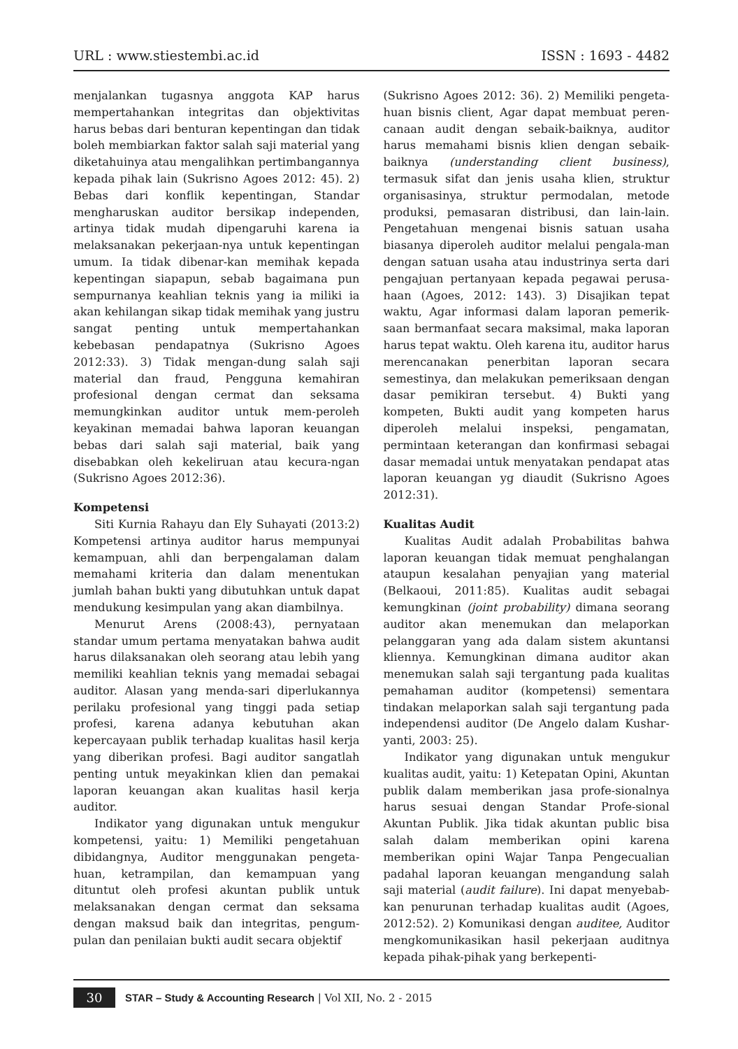URL : www.stiestembi.ac.id ISSN : 1693 - 4482
menjalankan tugasnya anggota KAP harus mempertahankan integritas dan objektivitas harus bebas dari benturan kepentingan dan tidak boleh membiarkan faktor salah saji material yang diketahuinya atau mengalihkan pertimbangannya kepada pihak lain (Sukrisno Agoes 2012: 45). 2) Bebas dari konflik kepentingan, Standar mengharuskan auditor bersikap independen, artinya tidak mudah dipengaruhi karena ia melaksanakan pekerjaan-nya untuk kepentingan umum. Ia tidak dibenar-kan memihak kepada kepentingan siapapun, sebab bagaimana pun sempurnanya keahlian teknis yang ia miliki ia akan kehilangan sikap tidak memihak yang justru sangat penting untuk mempertahankan kebebasan pendapatnya (Sukrisno Agoes 2012:33). 3) Tidak mengan-dung salah saji material dan fraud, Pengguna kemahiran profesional dengan cermat dan seksama memungkinkan auditor untuk mem-peroleh keyakinan memadai bahwa laporan keuangan bebas dari salah saji material, baik yang disebabkan oleh kekeliruan atau kecura-ngan (Sukrisno Agoes 2012:36).
Kompetensi
Siti Kurnia Rahayu dan Ely Suhayati (2013:2) Kompetensi artinya auditor harus mempunyai kemampuan, ahli dan berpengalaman dalam memahami kriteria dan dalam menentukan jumlah bahan bukti yang dibutuhkan untuk dapat mendukung kesimpulan yang akan diambilnya.
Menurut Arens (2008:43), pernyataan standar umum pertama menyatakan bahwa audit harus dilaksanakan oleh seorang atau lebih yang memiliki keahlian teknis yang memadai sebagai auditor. Alasan yang menda-sari diperlukannya perilaku profesional yang tinggi pada setiap profesi, karena adanya kebutuhan akan kepercayaan publik terhadap kualitas hasil kerja yang diberikan profesi. Bagi auditor sangatlah penting untuk meyakinkan klien dan pemakai laporan keuangan akan kualitas hasil kerja auditor.
Indikator yang digunakan untuk mengukur kompetensi, yaitu: 1) Memiliki pengetahuan dibidangnya, Auditor menggunakan pengeta-huan, ketrampilan, dan kemampuan yang dituntut oleh profesi akuntan publik untuk melaksanakan dengan cermat dan seksama dengan maksud baik dan integritas, pengum-pulan dan penilaian bukti audit secara objektif
(Sukrisno Agoes 2012: 36). 2) Memiliki pengeta-huan bisnis client, Agar dapat membuat peren-canaan audit dengan sebaik-baiknya, auditor harus memahami bisnis klien dengan sebaik-baiknya (understanding client business), termasuk sifat dan jenis usaha klien, struktur organisasinya, struktur permodalan, metode produksi, pemasaran distribusi, dan lain-lain. Pengetahuan mengenai bisnis satuan usaha biasanya diperoleh auditor melalui pengala-man dengan satuan usaha atau industrinya serta dari pengajuan pertanyaan kepada pegawai perusa-haan (Agoes, 2012: 143). 3) Disajikan tepat waktu, Agar informasi dalam laporan pemerik-saan bermanfaat secara maksimal, maka laporan harus tepat waktu. Oleh karena itu, auditor harus merencanakan penerbitan laporan secara semestinya, dan melakukan pemeriksaan dengan dasar pemikiran tersebut. 4) Bukti yang kompeten, Bukti audit yang kompeten harus diperoleh melalui inspeksi, pengamatan, permintaan keterangan dan konfirmasi sebagai dasar memadai untuk menyatakan pendapat atas laporan keuangan yg diaudit (Sukrisno Agoes 2012:31).
Kualitas Audit
Kualitas Audit adalah Probabilitas bahwa laporan keuangan tidak memuat penghalangan ataupun kesalahan penyajian yang material (Belkaoui, 2011:85). Kualitas audit sebagai kemungkinan (joint probability) dimana seorang auditor akan menemukan dan melaporkan pelanggaran yang ada dalam sistem akuntansi kliennya. Kemungkinan dimana auditor akan menemukan salah saji tergantung pada kualitas pemahaman auditor (kompetensi) sementara tindakan melaporkan salah saji tergantung pada independensi auditor (De Angelo dalam Kushar-yanti, 2003: 25).
Indikator yang digunakan untuk mengukur kualitas audit, yaitu: 1) Ketepatan Opini, Akuntan publik dalam memberikan jasa profe-sionalnya harus sesuai dengan Standar Profe-sional Akuntan Publik. Jika tidak akuntan public bisa salah dalam memberikan opini karena memberikan opini Wajar Tanpa Pengecualian padahal laporan keuangan mengandung salah saji material (audit failure). Ini dapat menyebab-kan penurunan terhadap kualitas audit (Agoes, 2012:52). 2) Komunikasi dengan auditee, Auditor mengkomunikasikan hasil pekerjaan auditnya kepada pihak-pihak yang berkepenti-
30 STAR – Study & Accounting Research | Vol XII, No. 2 - 2015